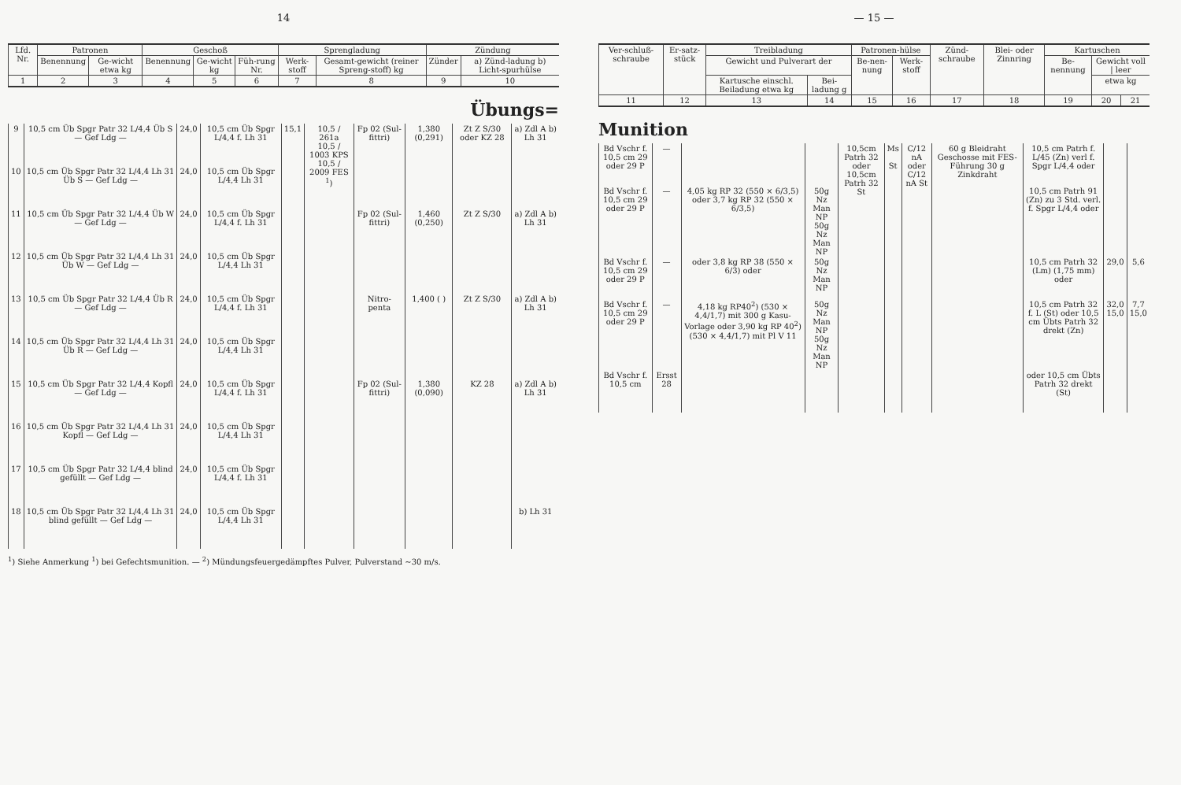14
| Lfd. Nr. | Patronen | | Geschoß | | | Sprengladung | | Zündung | |
| --- | --- | --- | --- | --- | --- | --- | --- | --- | --- |
| | Benennung | Ge-wicht etwa kg | Benennung | Ge-wicht kg | Füh-rung Nr. | Werk-stoff | Gesamt-gewicht (reiner Spreng-stoff) kg | Zünder | a) Zünd-ladung b) Licht-spurhülse |
| 1 | 2 | 3 | 4 | 5 | 6 | 7 | 8 | 9 | 10 |
Übungs=
| 9 | 10,5 cm Üb Spgr Patr 32 L/4,4 Üb S — Gef Ldg — | 24,0 | 10,5 cm Üb Spgr L/4,4 f. Lh 31 | 15,1 | 10,5 / 261a 10,5 / 1003 KPS 10,5 / 2009 FES <sup>1</sup>) | Fp 02 (Sul-fittri) | 1,380 (0,291) | Zt Z S/30 oder KZ 28 | a) Zdl A b) Lh 31 |
| 10 | 10,5 cm Üb Spgr Patr 32 L/4,4 Lh 31 Üb S — Gef Ldg — | 24,0 | 10,5 cm Üb Spgr L/4,4 Lh 31 | | | | | | |
| 11 | 10,5 cm Üb Spgr Patr 32 L/4,4 Üb W — Gef Ldg — | 24,0 | 10,5 cm Üb Spgr L/4,4 f. Lh 31 | | | Fp 02 (Sul-fittri) | 1,460 (0,250) | Zt Z S/30 | a) Zdl A b) Lh 31 |
| 12 | 10,5 cm Üb Spgr Patr 32 L/4,4 Lh 31 Üb W — Gef Ldg — | 24,0 | 10,5 cm Üb Spgr L/4,4 Lh 31 | | | | | | |
| 13 | 10,5 cm Üb Spgr Patr 32 L/4,4 Üb R — Gef Ldg — | 24,0 | 10,5 cm Üb Spgr L/4,4 f. Lh 31 | | | Nitro-penta | 1,400 ( ) | Zt Z S/30 | a) Zdl A b) Lh 31 |
| 14 | 10,5 cm Üb Spgr Patr 32 L/4,4 Lh 31 Üb R — Gef Ldg — | 24,0 | 10,5 cm Üb Spgr L/4,4 Lh 31 | | | | | | |
| 15 | 10,5 cm Üb Spgr Patr 32 L/4,4 Kopfl — Gef Ldg — | 24,0 | 10,5 cm Üb Spgr L/4,4 f. Lh 31 | | | Fp 02 (Sul-fittri) | 1,380 (0,090) | KZ 28 | a) Zdl A b) Lh 31 |
| 16 | 10,5 cm Üb Spgr Patr 32 L/4,4 Lh 31 Kopfl — Gef Ldg — | 24,0 | 10,5 cm Üb Spgr L/4,4 Lh 31 | | | | | | |
| 17 | 10,5 cm Üb Spgr Patr 32 L/4,4 blind gefüllt — Gef Ldg — | 24,0 | 10,5 cm Üb Spgr L/4,4 f. Lh 31 | | | | | | |
| 18 | 10,5 cm Üb Spgr Patr 32 L/4,4 Lh 31 blind gefüllt — Gef Ldg — | 24,0 | 10,5 cm Üb Spgr L/4,4 Lh 31 | | | | | | b) Lh 31 |
<sup>1</sup>) Siehe Anmerkung <sup>1</sup>) bei Gefechtsmunition. — <sup>2</sup>) Mündungsfeuergedämpftes Pulver, Pulverstand ~30 m/s.
— 15 —
| Ver-schluß-schraube | Er-satz-stück | Treibladung | | Patronen-hülse | | Zünd-schraube | Blei- oder Zinnring | Kartuschen | | |
| --- | --- | --- | --- | --- | --- | --- | --- | --- | --- | --- |
| | | Gewicht und Pulverart der | | Be-nen-nung | Werk-stoff | | | Be-nennung | Gewicht voll / leer | |
| | | Kartusche einschl. Beiladung etwa kg | Bei-ladung g | | | | | | etwa kg | |
| 11 | 12 | 13 | 14 | 15 | 16 | 17 | 18 | 19 | 20 | 21 |
Munition
| Bd Vschr f. 10,5 cm 29 oder 29 P | — | | | 10,5cm Patrh 32 oder 10,5cm Patrh 32 St | Ms St | C/12 nA oder C/12 nA St | 60 g Bleidraht Geschosse mit FES-Führung 30 g Zinkdraht | 10,5 cm Patrh f. L/45 (Zn) verl f. Spgr L/4,4 oder | | |
| Bd Vschr f. 10,5 cm 29 oder 29 P | — | 4,05 kg RP 32 (550 × 6/3,5) oder 3,7 kg RP 32 (550 × 6/3,5) | 50g Nz Man NP 50g Nz Man NP | | | | | 10,5 cm Patrh 91 (Zn) zu 3 Std. verl. f. Spgr L/4,4 oder | | |
| Bd Vschr f. 10,5 cm 29 oder 29 P | — | oder 3,8 kg RP 38 (550 × 6/3) oder | 50g Nz Man NP | | | | | 10,5 cm Patrh 32 (Lm) (1,75 mm) oder | 29,0 | 5,6 |
| Bd Vschr f. 10,5 cm 29 oder 29 P | — | 4,18 kg RP40<sup>2</sup>) (530 × 4,4/1,7) mit 300 g Kasu-Vorlage oder 3,90 kg RP 40<sup>2</sup>) (530 × 4,4/1,7) mit Pl V 11 | 50g Nz Man NP 50g Nz Man NP | | | | | 10,5 cm Patrh 32 f. L (St) oder 10,5 cm Übts Patrh 32 drekt (Zn) | 32,0 15,0 | 7,7 15,0 |
| Bd Vschr f. 10,5 cm | Ersst 28 | | | | | | | oder 10,5 cm Übts Patrh 32 drekt (St) | | |